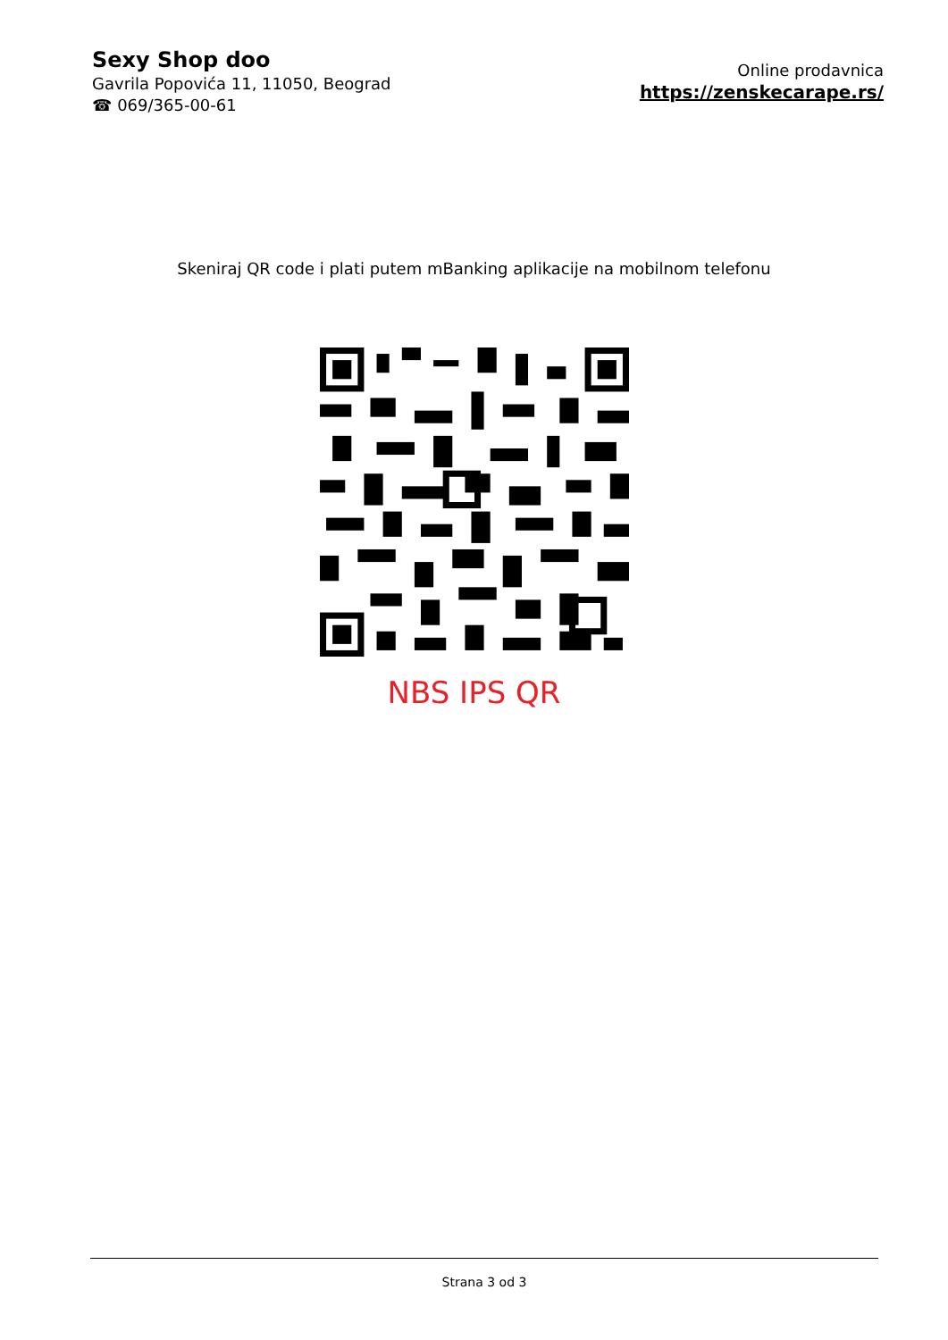Sexy Shop doo
Gavrila Popovića 11, 11050, Beograd
☎ 069/365-00-61
Online prodavnica
https://zenskecarape.rs/
Skeniraj QR code i plati putem mBanking aplikacije na mobilnom telefonu
NBS IPS QR
Strana 3 od 3